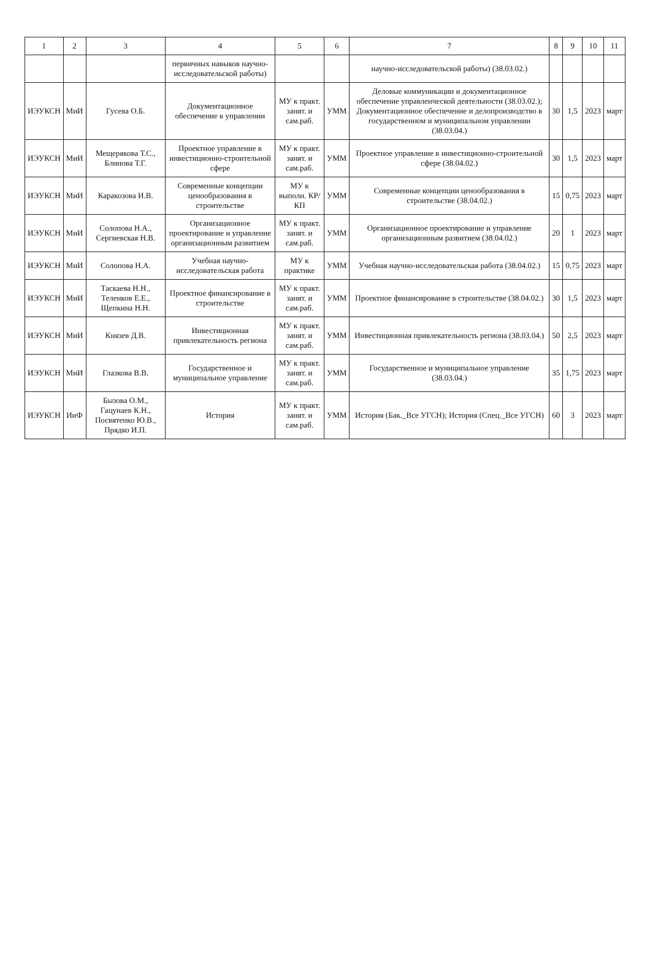| 1 | 2 | 3 | 4 | 5 | 6 | 7 | 8 | 9 | 10 | 11 |
| --- | --- | --- | --- | --- | --- | --- | --- | --- | --- | --- |
| | | | первичных навыков научно-исследовательской работы) | | | научно-исследовательской работы) (38.03.02.) | | | | |
| ИЭУКСН | МиИ | Гусева О.Б. | Документационное обеспечение в управлении | МУ к практ. занят. и сам.раб. | УММ | Деловые коммуникации и документационное обеспечение управленческой деятельности (38.03.02.); Документационное обеспечение и делопроизводство в государственном и муниципальном управлении (38.03.04.) | 30 | 1,5 | 2023 | март |
| ИЭУКСН | МиИ | Мещерякова Т.С., Блинова Т.Г. | Проектное управление в инвестиционно-строительной сфере | МУ к практ. занят. и сам.раб. | УММ | Проектное управление в инвестиционно-строительной сфере (38.04.02.) | 30 | 1,5 | 2023 | март |
| ИЭУКСН | МиИ | Каракозова И.В. | Современные концепции ценообразования в строительстве | МУ к выполн. КР/КП | УММ | Современные концепции ценообразования в строительстве (38.04.02.) | 15 | 0,75 | 2023 | март |
| ИЭУКСН | МиИ | Солопова Н.А., Сергиевская Н.В. | Организационное проектирование и управление организационным развитием | МУ к практ. занят. и сам.раб. | УММ | Организационное проектирование и управление организационным развитием (38.04.02.) | 20 | 1 | 2023 | март |
| ИЭУКСН | МиИ | Солопова Н.А. | Учебная научно-исследовательская работа | МУ к практике | УММ | Учебная научно-исследовательская работа (38.04.02.) | 15 | 0,75 | 2023 | март |
| ИЭУКСН | МиИ | Таскаева Н.Н., Теленков Е.Е., Щепкина Н.Н. | Проектное финансирование в строительстве | МУ к практ. занят. и сам.раб. | УММ | Проектное финансирование в строительстве (38.04.02.) | 30 | 1,5 | 2023 | март |
| ИЭУКСН | МиИ | Князев Д.В. | Инвестиционная привлекательность региона | МУ к практ. занят. и сам.раб. | УММ | Инвестиционная привлекательность региона (38.03.04.) | 50 | 2,5 | 2023 | март |
| ИЭУКСН | МиИ | Глазкова В.В. | Государственное и муниципальное управление | МУ к практ. занят. и сам.раб. | УММ | Государственное и муниципальное управление (38.03.04.) | 35 | 1,75 | 2023 | март |
| ИЭУКСН | ИиФ | Бызова О.М., Гацунаев К.Н., Посвятенко Ю.В., Прядко И.П. | История | МУ к практ. занят. и сам.раб. | УММ | История (Бак._Все УГСН); История (Спец._Все УГСН) | 60 | 3 | 2023 | март |